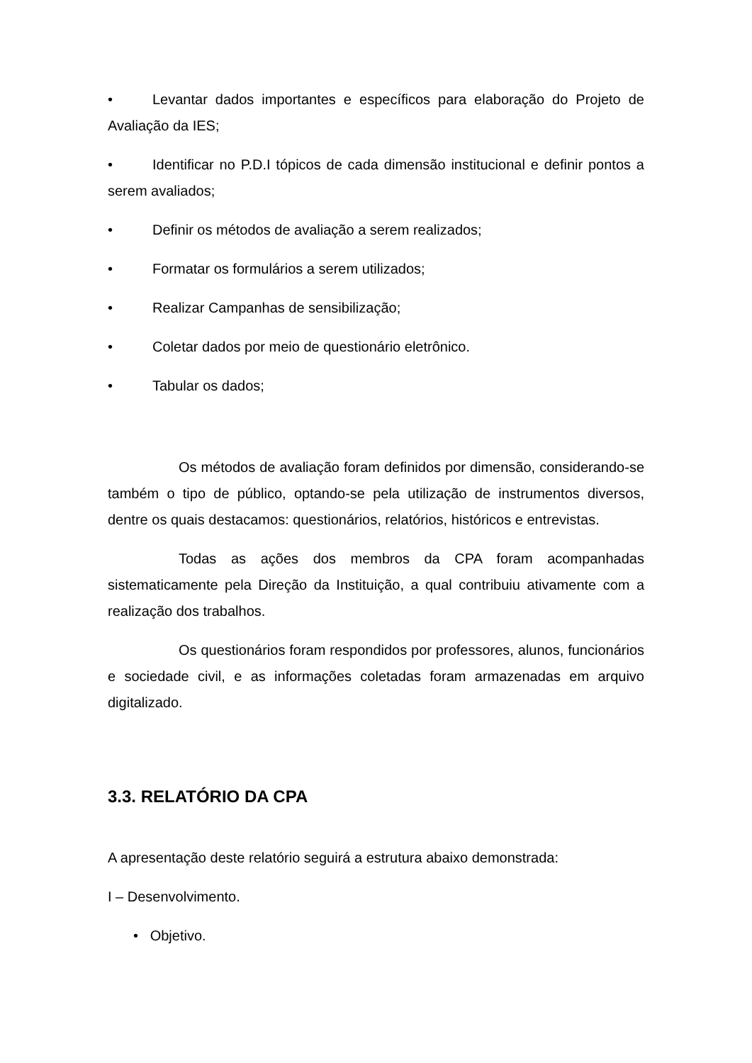• Levantar dados importantes e específicos para elaboração do Projeto de Avaliação da IES;
• Identificar no P.D.I tópicos de cada dimensão institucional e definir pontos a serem avaliados;
• Definir os métodos de avaliação a serem realizados;
• Formatar os formulários a serem utilizados;
• Realizar Campanhas de sensibilização;
• Coletar dados por meio de questionário eletrônico.
• Tabular os dados;
Os métodos de avaliação foram definidos por dimensão, considerando-se também o tipo de público, optando-se pela utilização de instrumentos diversos, dentre os quais destacamos: questionários, relatórios, históricos e entrevistas.
Todas as ações dos membros da CPA foram acompanhadas sistematicamente pela Direção da Instituição, a qual contribuiu ativamente com a realização dos trabalhos.
Os questionários foram respondidos por professores, alunos, funcionários e sociedade civil, e as informações coletadas foram armazenadas em arquivo digitalizado.
3.3. RELATÓRIO DA CPA
A apresentação deste relatório seguirá a estrutura abaixo demonstrada:
I – Desenvolvimento.
• Objetivo.